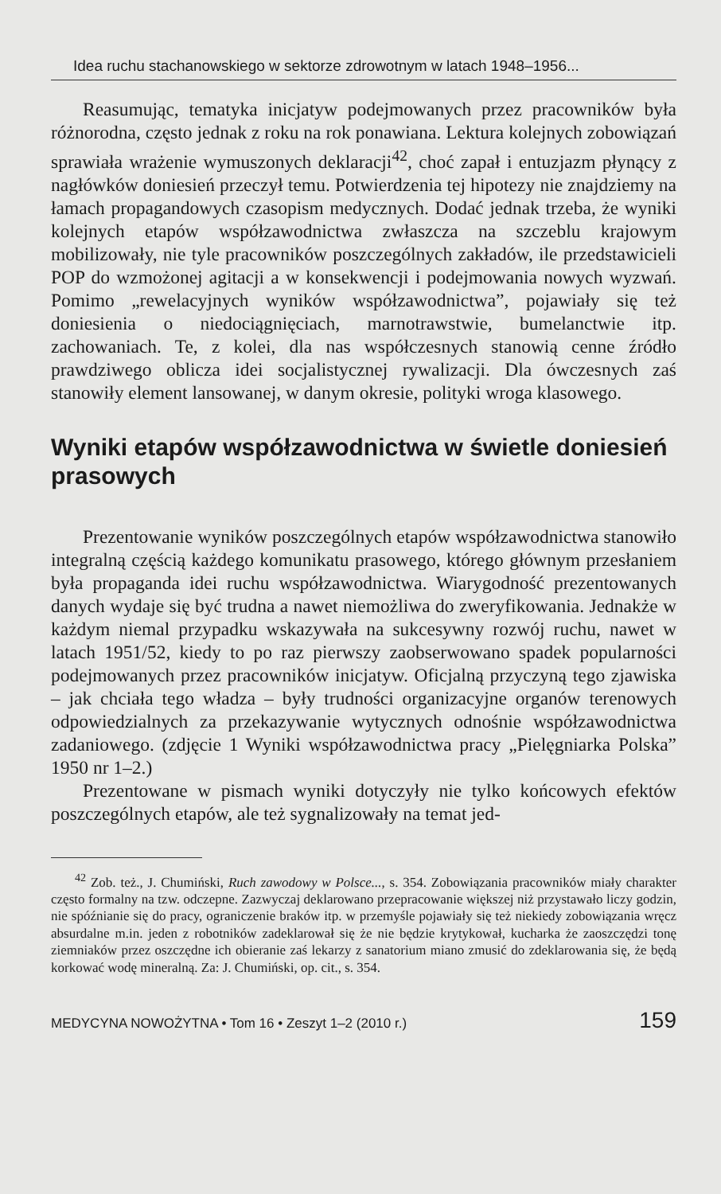Idea ruchu stachanowskiego w sektorze zdrowotnym w latach 1948–1956...
Reasumując, tematyka inicjatyw podejmowanych przez pracowników była różnorodna, często jednak z roku na rok ponawiana. Lektura kolejnych zobowiązań sprawiała wrażenie wymuszonych deklaracji<sup>42</sup>, choć zapał i entuzjazm płynący z nagłówków doniesień przeczył temu. Potwierdzenia tej hipotezy nie znajdziemy na łamach propagandowych czasopism medycznych. Dodać jednak trzeba, że wyniki kolejnych etapów współzawodnictwa zwłaszcza na szczeblu krajowym mobilizowały, nie tyle pracowników poszczególnych zakładów, ile przedstawicieli POP do wzmożonej agitacji a w konsekwencji i podejmowania nowych wyzwań. Pomimo „rewelacyjnych wyników współzawodnictwa”, pojawiały się też doniesienia o niedociągnięciach, marnotrawstwie, bumelanctwie itp. zachowaniach. Te, z kolei, dla nas współczesnych stanowią cenne źródło prawdziwego oblicza idei socjalistycznej rywalizacji. Dla ówczesnych zaś stanowiły element lansowanej, w danym okresie, polityki wroga klasowego.
Wyniki etapów współzawodnictwa w świetle doniesień prasowych
Prezentowanie wyników poszczególnych etapów współzawodnictwa stanowiło integralną częścią każdego komunikatu prasowego, którego głównym przesłaniem była propaganda idei ruchu współzawodnictwa. Wiarygodność prezentowanych danych wydaje się być trudna a nawet niemożliwa do zweryfikowania. Jednakże w każdym niemal przypadku wskazywała na sukcesywny rozwój ruchu, nawet w latach 1951/52, kiedy to po raz pierwszy zaobserwowano spadek popularności podejmowanych przez pracowników inicjatyw. Oficjalną przyczyną tego zjawiska – jak chciała tego władza – były trudności organizacyjne organów terenowych odpowiedzialnych za przekazywanie wytycznych odnośnie współzawodnictwa zadaniowego. (zdjęcie 1 Wyniki współzawodnictwa pracy „Pielęgniarka Polska” 1950 nr 1–2.)
Prezentowane w pismach wyniki dotyczyły nie tylko końcowych efektów poszczególnych etapów, ale też sygnalizowały na temat jed-
<sup>42</sup> Zob. też., J. Chumiński, Ruch zawodowy w Polsce..., s. 354. Zobowiązania pracowników miały charakter często formalny na tzw. odczepne. Zazwyczaj deklarowano przepracowanie większej niż przystawało liczy godzin, nie spóźnianie się do pracy, ograniczenie braków itp. w przemyśle pojawiały się też niekiedy zobowiązania wręcz absurdalne m.in. jeden z robotników zadeklarował się że nie będzie krytykował, kucharka że zaoszczędzi tonę ziemniaków przez oszczędne ich obieranie zaś lekarzy z sanatorium miano zmusić do zdeklarowania się, że będą korkować wodę mineralną. Za: J. Chumiński, op. cit., s. 354.
MEDYCYNA NOWOŻYTNA • Tom 16 • Zeszyt 1–2 (2010 r.) 159